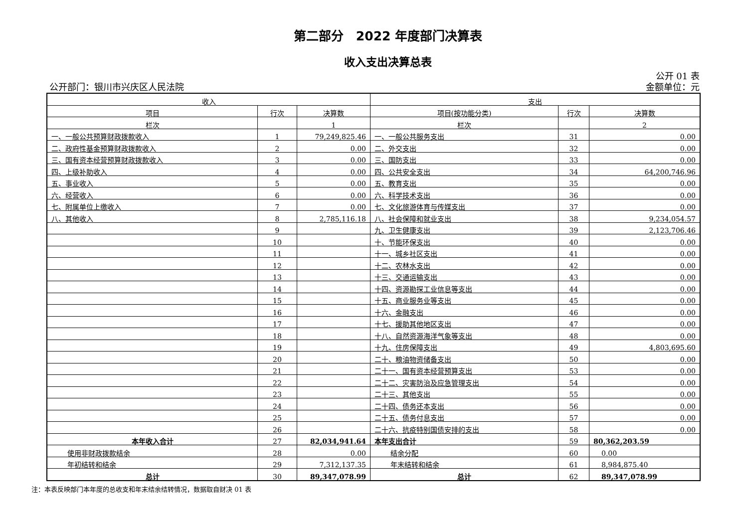第二部分　2022 年度部门决算表
收入支出决算总表
公开 01 表
公开部门：银川市兴庆区人民法院 金额单位：元
| 收入 | | | 支出 | | |
| --- | --- | --- | --- | --- | --- |
| 项目 | 行次 | 决算数 | 项目(按功能分类) | 行次 | 决算数 |
| 栏次 | | 1 | 栏次 | | 2 |
| 一、一般公共预算财政拨款收入 | 1 | 79,249,825.46 | 一、一般公共服务支出 | 31 | 0.00 |
| 二、政府性基金预算财政拨款收入 | 2 | 0.00 | 二、外交支出 | 32 | 0.00 |
| 三、国有资本经营预算财政拨款收入 | 3 | 0.00 | 三、国防支出 | 33 | 0.00 |
| 四、上级补助收入 | 4 | 0.00 | 四、公共安全支出 | 34 | 64,200,746.96 |
| 五、事业收入 | 5 | 0.00 | 五、教育支出 | 35 | 0.00 |
| 六、经营收入 | 6 | 0.00 | 六、科学技术支出 | 36 | 0.00 |
| 七、附属单位上缴收入 | 7 | 0.00 | 七、文化旅游体育与传媒支出 | 37 | 0.00 |
| 八、其他收入 | 8 | 2,785,116.18 | 八、社会保障和就业支出 | 38 | 9,234,054.57 |
| | 9 | | 九、卫生健康支出 | 39 | 2,123,706.46 |
| | 10 | | 十、节能环保支出 | 40 | 0.00 |
| | 11 | | 十一、城乡社区支出 | 41 | 0.00 |
| | 12 | | 十二、农林水支出 | 42 | 0.00 |
| | 13 | | 十三、交通运输支出 | 43 | 0.00 |
| | 14 | | 十四、资源勘探工业信息等支出 | 44 | 0.00 |
| | 15 | | 十五、商业服务业等支出 | 45 | 0.00 |
| | 16 | | 十六、金融支出 | 46 | 0.00 |
| | 17 | | 十七、援助其他地区支出 | 47 | 0.00 |
| | 18 | | 十八、自然资源海洋气象等支出 | 48 | 0.00 |
| | 19 | | 十九、住房保障支出 | 49 | 4,803,695.60 |
| | 20 | | 二十、粮油物资储备支出 | 50 | 0.00 |
| | 21 | | 二十一、国有资本经营预算支出 | 53 | 0.00 |
| | 22 | | 二十二、灾害防治及应急管理支出 | 54 | 0.00 |
| | 23 | | 二十三、其他支出 | 55 | 0.00 |
| | 24 | | 二十四、债务还本支出 | 56 | 0.00 |
| | 25 | | 二十五、债务付息支出 | 57 | 0.00 |
| | 26 | | 二十六、抗疫特别国债安排的支出 | 58 | 0.00 |
| 本年收入合计 | 27 | 82,034,941.64 | 本年支出合计 | 59 | 80,362,203.59 |
| 使用非财政拨款结余 | 28 | 0.00 | 结余分配 | 60 | 0.00 |
| 年初结转和结余 | 29 | 7,312,137.35 | 年末结转和结余 | 61 | 8,984,875.40 |
| 总计 | 30 | 89,347,078.99 | 总计 | 62 | 89,347,078.99 |
注：本表反映部门本年度的总收支和年末结余结转情况，数据取自财决 01 表